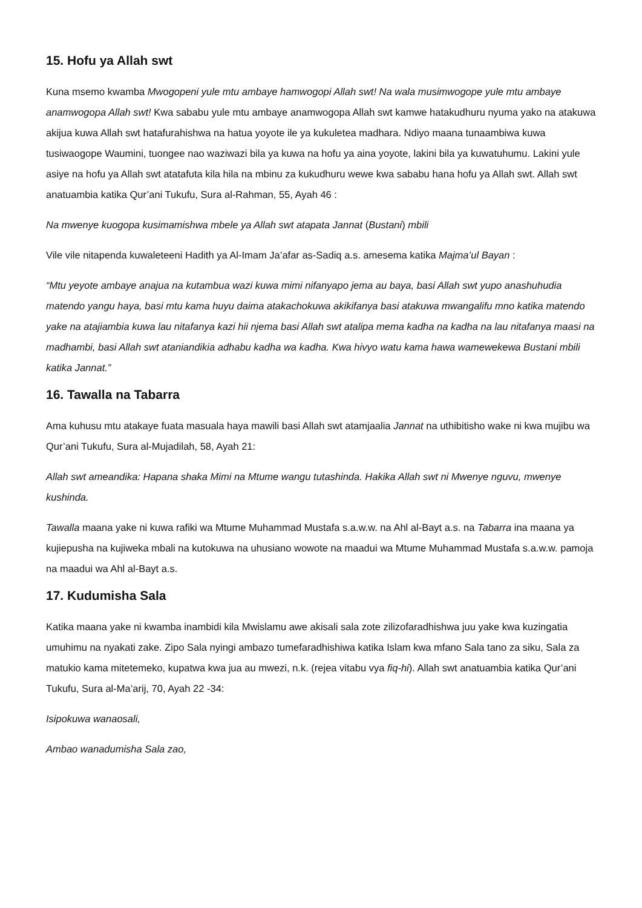15. Hofu ya Allah swt
Kuna msemo kwamba Mwogopeni yule mtu ambaye hamwogopi Allah swt! Na wala musimwogope yule mtu ambaye anamwogopa Allah swt! Kwa sababu yule mtu ambaye anamwogopa Allah swt kamwe hatakudhuru nyuma yako na atakuwa akijua kuwa Allah swt hatafurahishwa na hatua yoyote ile ya kukuletea madhara. Ndiyo maana tunaambiwa kuwa tusiwaogope Waumini, tuongee nao waziwazi bila ya kuwa na hofu ya aina yoyote, lakini bila ya kuwatuhumu. Lakini yule asiye na hofu ya Allah swt atatafuta kila hila na mbinu za kukudhuru wewe kwa sababu hana hofu ya Allah swt. Allah swt anatuambia katika Qur’ani Tukufu, Sura al-Rahman, 55, Ayah 46 :
Na mwenye kuogopa kusimamishwa mbele ya Allah swt atapata Jannat (Bustani) mbili
Vile vile nitapenda kuwaleteeni Hadith ya Al-Imam Ja’afar as-Sadiq a.s. amesema katika Majma’ul Bayan :
“Mtu yeyote ambaye anajua na kutambua wazi kuwa mimi nifanyapo jema au baya, basi Allah swt yupo anashuhudia matendo yangu haya, basi mtu kama huyu daima atakachokuwa akikifanya basi atakuwa mwangalifu mno katika matendo yake na atajiambia kuwa lau nitafanya kazi hii njema basi Allah swt atalipa mema kadha na kadha na lau nitafanya maasi na madhambi, basi Allah swt ataniandikia adhabu kadha wa kadha. Kwa hivyo watu kama hawa wamewekewa Bustani mbili katika Jannat.”
16. Tawalla na Tabarra
Ama kuhusu mtu atakaye fuata masuala haya mawili basi Allah swt atamjaalia Jannat na uthibitisho wake ni kwa mujibu wa Qur’ani Tukufu, Sura al-Mujadilah, 58, Ayah 21:
Allah swt ameandika: Hapana shaka Mimi na Mtume wangu tutashinda. Hakika Allah swt ni Mwenye nguvu, mwenye kushinda.
Tawalla maana yake ni kuwa rafiki wa Mtume Muhammad Mustafa s.a.w.w. na Ahl al-Bayt a.s. na Tabarra ina maana ya kujiepusha na kujiweka mbali na kutokuwa na uhusiano wowote na maadui wa Mtume Muhammad Mustafa s.a.w.w. pamoja na maadui wa Ahl al-Bayt a.s.
17. Kudumisha Sala
Katika maana yake ni kwamba inambidi kila Mwislamu awe akisali sala zote zilizofaradhishwa juu yake kwa kuzingatia umuhimu na nyakati zake. Zipo Sala nyingi ambazo tumefaradhishiwa katika Islam kwa mfano Sala tano za siku, Sala za matukio kama mitetemeko, kupatwa kwa jua au mwezi, n.k. (rejea vitabu vya fiq-hi). Allah swt anatuambia katika Qur’ani Tukufu, Sura al-Ma’arij, 70, Ayah 22 -34:
Isipokuwa wanaosali,
Ambao wanadumisha Sala zao,